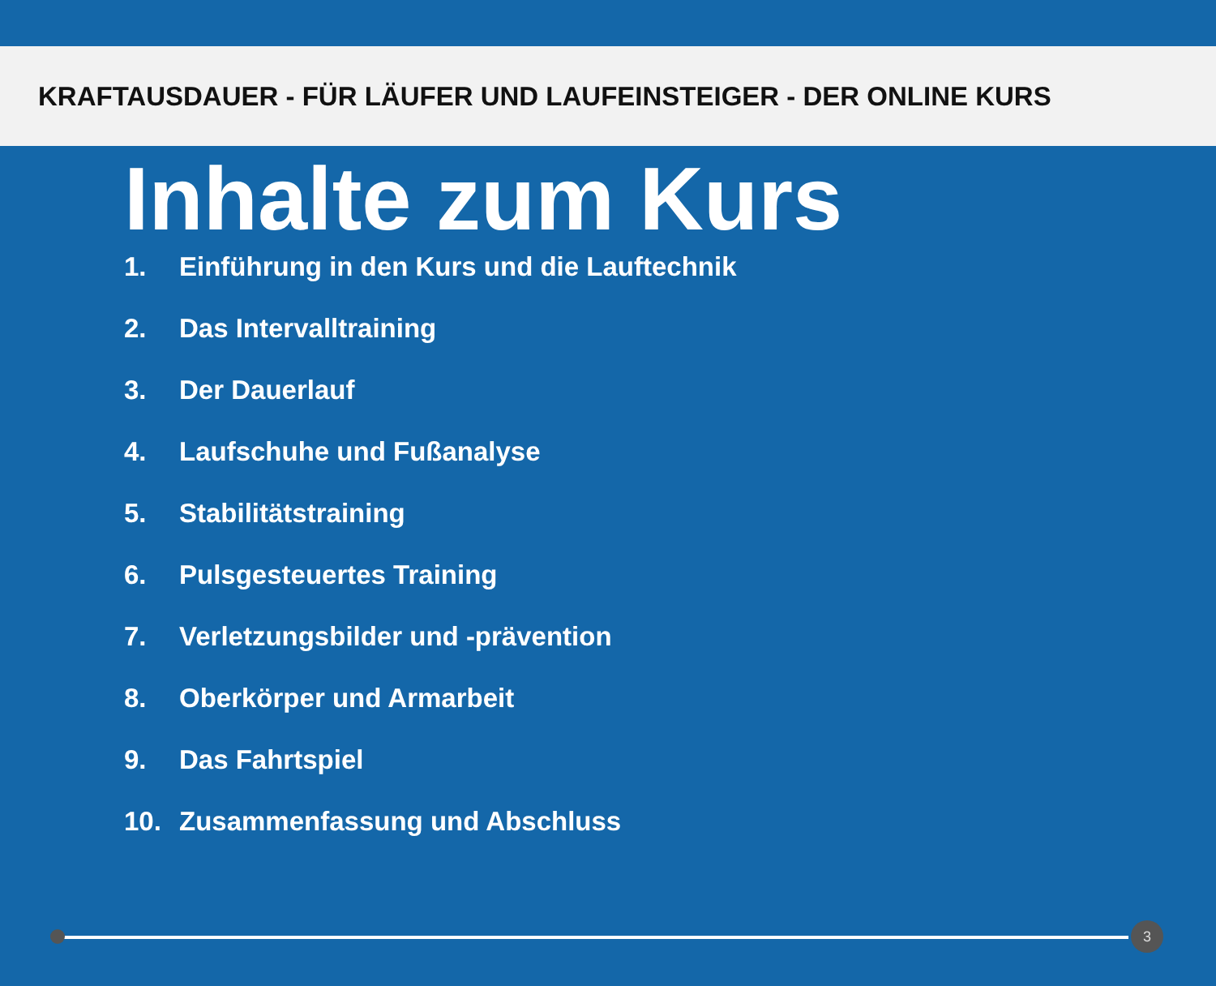KRAFTAUSDAUER - FÜR LÄUFER UND LAUFEINSTEIGER - DER ONLINE KURS
Inhalte zum Kurs
1. Einführung in den Kurs und die Lauftechnik
2. Das Intervalltraining
3. Der Dauerlauf
4. Laufschuhe und Fußanalyse
5. Stabilitätstraining
6. Pulsgesteuertes Training
7. Verletzungsbilder und -prävention
8. Oberkörper und Armarbeit
9. Das Fahrtspiel
10. Zusammenfassung und Abschluss
3